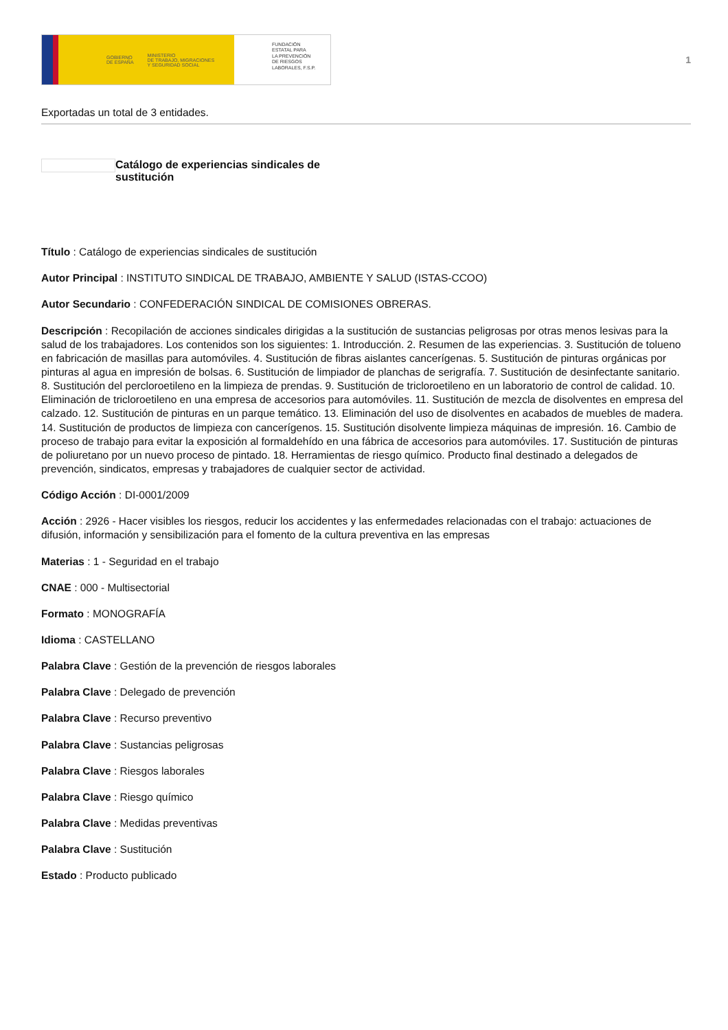GOBIERNO
DE ESPAÑA MINISTERIO
DE TRABAJO, MIGRACIONES
Y SEGURIDAD SOCIAL
FUNDACIÓN
ESTATAL PARA
LA PREVENCIÓN
DE RIESGOS
LABORALES, F.S.P.
1
Exportadas un total de 3 entidades.
Catálogo de experiencias sindicales de sustitución
Título : Catálogo de experiencias sindicales de sustitución
Autor Principal : INSTITUTO SINDICAL DE TRABAJO, AMBIENTE Y SALUD (ISTAS-CCOO)
Autor Secundario : CONFEDERACIÓN SINDICAL DE COMISIONES OBRERAS.
Descripción : Recopilación de acciones sindicales dirigidas a la sustitución de sustancias peligrosas por otras menos lesivas para la salud de los trabajadores. Los contenidos son los siguientes: 1. Introducción. 2. Resumen de las experiencias. 3. Sustitución de tolueno en fabricación de masillas para automóviles. 4. Sustitución de fibras aislantes cancerígenas. 5. Sustitución de pinturas orgánicas por pinturas al agua en impresión de bolsas. 6. Sustitución de limpiador de planchas de serigrafía. 7. Sustitución de desinfectante sanitario. 8. Sustitución del percloroetileno en la limpieza de prendas. 9. Sustitución de tricloroetileno en un laboratorio de control de calidad. 10. Eliminación de tricloroetileno en una empresa de accesorios para automóviles. 11. Sustitución de mezcla de disolventes en empresa del calzado. 12. Sustitución de pinturas en un parque temático. 13. Eliminación del uso de disolventes en acabados de muebles de madera. 14. Sustitución de productos de limpieza con cancerígenos. 15. Sustitución disolvente limpieza máquinas de impresión. 16. Cambio de proceso de trabajo para evitar la exposición al formaldehído en una fábrica de accesorios para automóviles. 17. Sustitución de pinturas de poliuretano por un nuevo proceso de pintado. 18. Herramientas de riesgo químico. Producto final destinado a delegados de prevención, sindicatos, empresas y trabajadores de cualquier sector de actividad.
Código Acción : DI-0001/2009
Acción : 2926 - Hacer visibles los riesgos, reducir los accidentes y las enfermedades relacionadas con el trabajo: actuaciones de difusión, información y sensibilización para el fomento de la cultura preventiva en las empresas
Materias : 1 - Seguridad en el trabajo
CNAE : 000 - Multisectorial
Formato : MONOGRAFÍA
Idioma : CASTELLANO
Palabra Clave : Gestión de la prevención de riesgos laborales
Palabra Clave : Delegado de prevención
Palabra Clave : Recurso preventivo
Palabra Clave : Sustancias peligrosas
Palabra Clave : Riesgos laborales
Palabra Clave : Riesgo químico
Palabra Clave : Medidas preventivas
Palabra Clave : Sustitución
Estado : Producto publicado